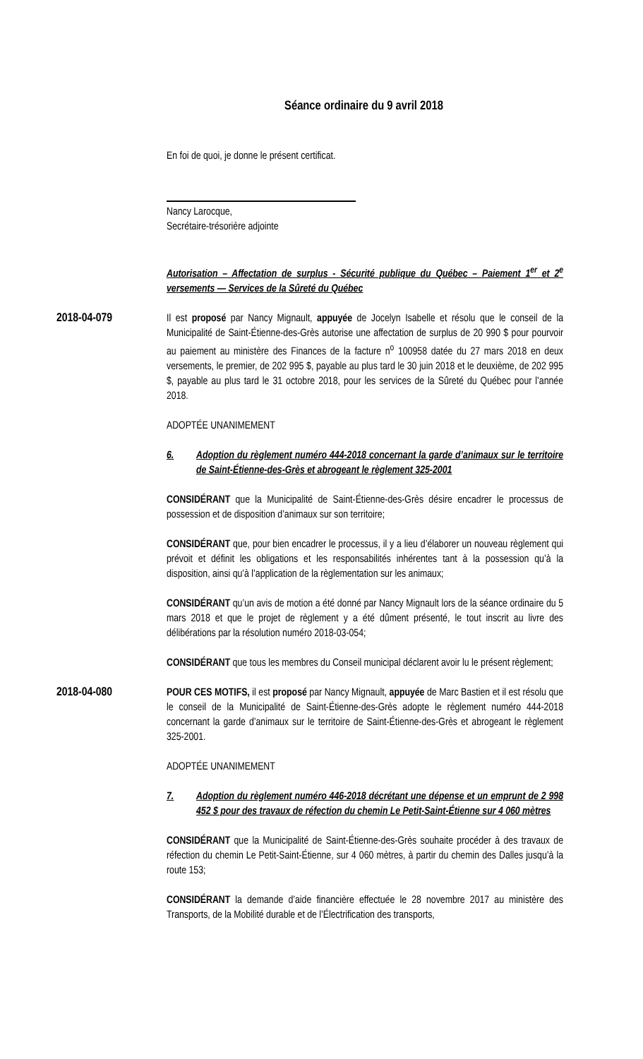Séance ordinaire du 9 avril 2018
En foi de quoi, je donne le présent certificat.
Nancy Larocque,
Secrétaire-trésorière adjointe
Autorisation – Affectation de surplus - Sécurité publique du Québec – Paiement 1<sup>er</sup> et 2<sup>e</sup> versements — Services de la Sûreté du Québec
2018-04-079 Il est proposé par Nancy Mignault, appuyée de Jocelyn Isabelle et résolu que le conseil de la Municipalité de Saint-Étienne-des-Grès autorise une affectation de surplus de 20 990 $ pour pourvoir au paiement au ministère des Finances de la facture n<sup>o</sup> 100958 datée du 27 mars 2018 en deux versements, le premier, de 202 995 $, payable au plus tard le 30 juin 2018 et le deuxième, de 202 995 $, payable au plus tard le 31 octobre 2018, pour les services de la Sûreté du Québec pour l’année 2018.
ADOPTÉE UNANIMEMENT
6. Adoption du règlement numéro 444-2018 concernant la garde d’animaux sur le territoire de Saint-Étienne-des-Grès et abrogeant le règlement 325-2001
CONSIDÉRANT que la Municipalité de Saint-Étienne-des-Grès désire encadrer le processus de possession et de disposition d’animaux sur son territoire;
CONSIDÉRANT que, pour bien encadrer le processus, il y a lieu d’élaborer un nouveau règlement qui prévoit et définit les obligations et les responsabilités inhérentes tant à la possession qu’à la disposition, ainsi qu’à l’application de la règlementation sur les animaux;
CONSIDÉRANT qu’un avis de motion a été donné par Nancy Mignault lors de la séance ordinaire du 5 mars 2018 et que le projet de règlement y a été dûment présenté, le tout inscrit au livre des délibérations par la résolution numéro 2018-03-054;
CONSIDÉRANT que tous les membres du Conseil municipal déclarent avoir lu le présent règlement;
2018-04-080 POUR CES MOTIFS, il est proposé par Nancy Mignault, appuyée de Marc Bastien et il est résolu que le conseil de la Municipalité de Saint-Étienne-des-Grès adopte le règlement numéro 444-2018 concernant la garde d’animaux sur le territoire de Saint-Étienne-des-Grès et abrogeant le règlement 325-2001.
ADOPTÉE UNANIMEMENT
7. Adoption du règlement numéro 446-2018 décrétant une dépense et un emprunt de 2 998 452 $ pour des travaux de réfection du chemin Le Petit-Saint-Étienne sur 4 060 mètres
CONSIDÉRANT que la Municipalité de Saint-Étienne-des-Grès souhaite procéder à des travaux de réfection du chemin Le Petit-Saint-Étienne, sur 4 060 mètres, à partir du chemin des Dalles jusqu’à la route 153;
CONSIDÉRANT la demande d’aide financière effectuée le 28 novembre 2017 au ministère des Transports, de la Mobilité durable et de l’Électrification des transports,